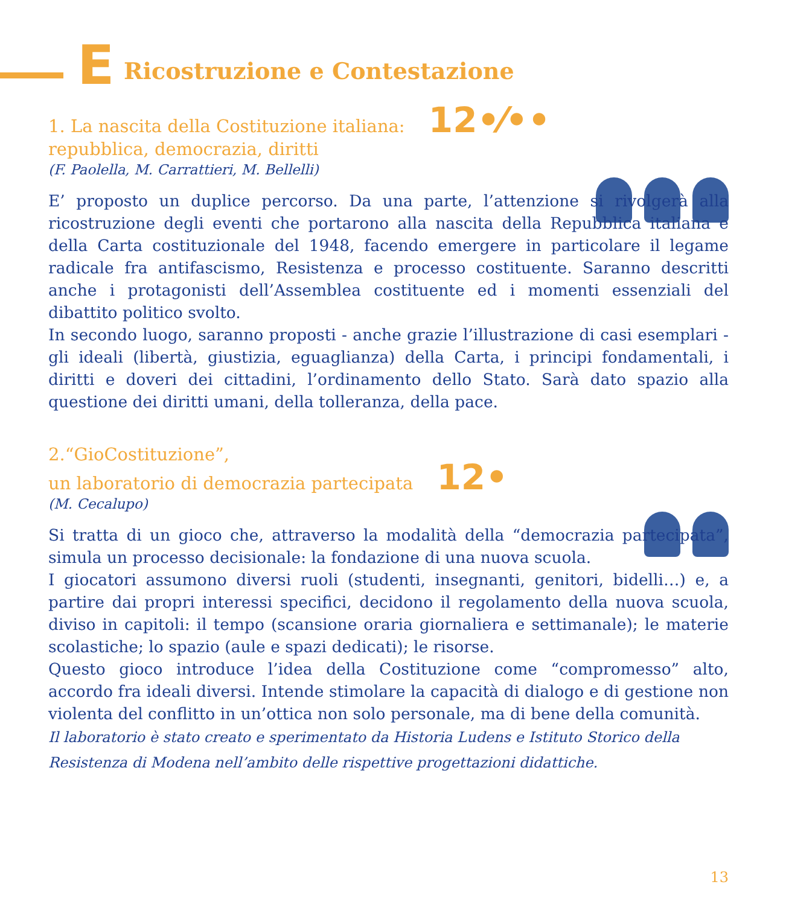E Ricostruzione e Contestazione
1. La nascita della Costituzione italiana: 12•⁄••
repubblica, democrazia, diritti
(F. Paolella, M. Carrattieri, M. Bellelli)
E’ proposto un duplice percorso. Da una parte, l’attenzione si rivolgerà alla ricostruzione degli eventi che portarono alla nascita della Repubblica italiana e della Carta costituzionale del 1948, facendo emergere in particolare il legame radicale fra antifascismo, Resistenza e processo costituente. Saranno descritti anche i protagonisti dell’Assemblea costituente ed i momenti essenziali del dibattito politico svolto.
In secondo luogo, saranno proposti - anche grazie l’illustrazione di casi esemplari - gli ideali (libertà, giustizia, eguaglianza) della Carta, i principi fondamentali, i diritti e doveri dei cittadini, l’ordinamento dello Stato. Sarà dato spazio alla questione dei diritti umani, della tolleranza, della pace.
2.“GioCostituzione”,
un laboratorio di democrazia partecipata 12•
(M. Cecalupo)
Si tratta di un gioco che, attraverso la modalità della “democrazia partecipata”, simula un processo decisionale: la fondazione di una nuova scuola.
I giocatori assumono diversi ruoli (studenti, insegnanti, genitori, bidelli…) e, a partire dai propri interessi specifici, decidono il regolamento della nuova scuola, diviso in capitoli: il tempo (scansione oraria giornaliera e settimanale); le materie scolastiche; lo spazio (aule e spazi dedicati); le risorse.
Questo gioco introduce l’idea della Costituzione come “compromesso” alto, accordo fra ideali diversi. Intende stimolare la capacità di dialogo e di gestione non violenta del conflitto in un’ottica non solo personale, ma di bene della comunità.
Il laboratorio è stato creato e sperimentato da Historia Ludens e Istituto Storico della Resistenza di Modena nell’ambito delle rispettive progettazioni didattiche.
13